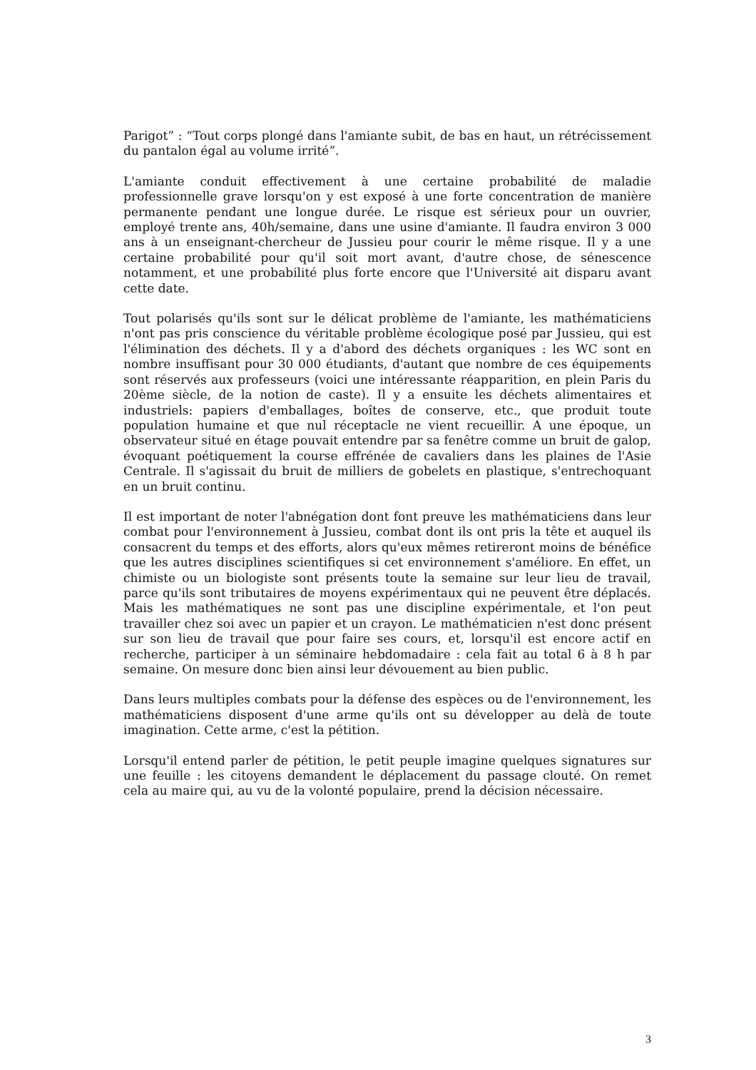Parigot” : “Tout corps plongé dans l'amiante subit, de bas en haut, un rétrécissement du pantalon égal au volume irrité”.
L'amiante conduit effectivement à une certaine probabilité de maladie professionnelle grave lorsqu'on y est exposé à une forte concentration de manière permanente pendant une longue durée. Le risque est sérieux pour un ouvrier, employé trente ans, 40h/semaine, dans une usine d'amiante. Il faudra environ 3 000 ans à un enseignant-chercheur de Jussieu pour courir le même risque. Il y a une certaine probabilité pour qu'il soit mort avant, d'autre chose, de sénescence notamment, et une probabilité plus forte encore que l'Université ait disparu avant cette date.
Tout polarisés qu'ils sont sur le délicat problème de l'amiante, les mathématiciens n'ont pas pris conscience du véritable problème écologique posé par Jussieu, qui est l'élimination des déchets. Il y a d'abord des déchets organiques : les WC sont en nombre insuffisant pour 30 000 étudiants, d'autant que nombre de ces équipements sont réservés aux professeurs (voici une intéressante réapparition, en plein Paris du 20ème siècle, de la notion de caste). Il y a ensuite les déchets alimentaires et industriels: papiers d'emballages, boîtes de conserve, etc., que produit toute population humaine et que nul réceptacle ne vient recueillir. A une époque, un observateur situé en étage pouvait entendre par sa fenêtre comme un bruit de galop, évoquant poétiquement la course effrénée de cavaliers dans les plaines de l'Asie Centrale. Il s'agissait du bruit de milliers de gobelets en plastique, s'entrechoquant en un bruit continu.
Il est important de noter l'abnégation dont font preuve les mathématiciens dans leur combat pour l'environnement à Jussieu, combat dont ils ont pris la tête et auquel ils consacrent du temps et des efforts, alors qu'eux mêmes retireront moins de bénéfice que les autres disciplines scientifiques si cet environnement s'améliore. En effet, un chimiste ou un biologiste sont présents toute la semaine sur leur lieu de travail, parce qu'ils sont tributaires de moyens expérimentaux qui ne peuvent être déplacés. Mais les mathématiques ne sont pas une discipline expérimentale, et l'on peut travailler chez soi avec un papier et un crayon. Le mathématicien n'est donc présent sur son lieu de travail que pour faire ses cours, et, lorsqu'il est encore actif en recherche, participer à un séminaire hebdomadaire : cela fait au total 6 à 8 h par semaine. On mesure donc bien ainsi leur dévouement au bien public.
Dans leurs multiples combats pour la défense des espèces ou de l'environnement, les mathématiciens disposent d'une arme qu'ils ont su développer au delà de toute imagination. Cette arme, c'est la pétition.
Lorsqu'il entend parler de pétition, le petit peuple imagine quelques signatures sur une feuille : les citoyens demandent le déplacement du passage clouté. On remet cela au maire qui, au vu de la volonté populaire, prend la décision nécessaire.
3